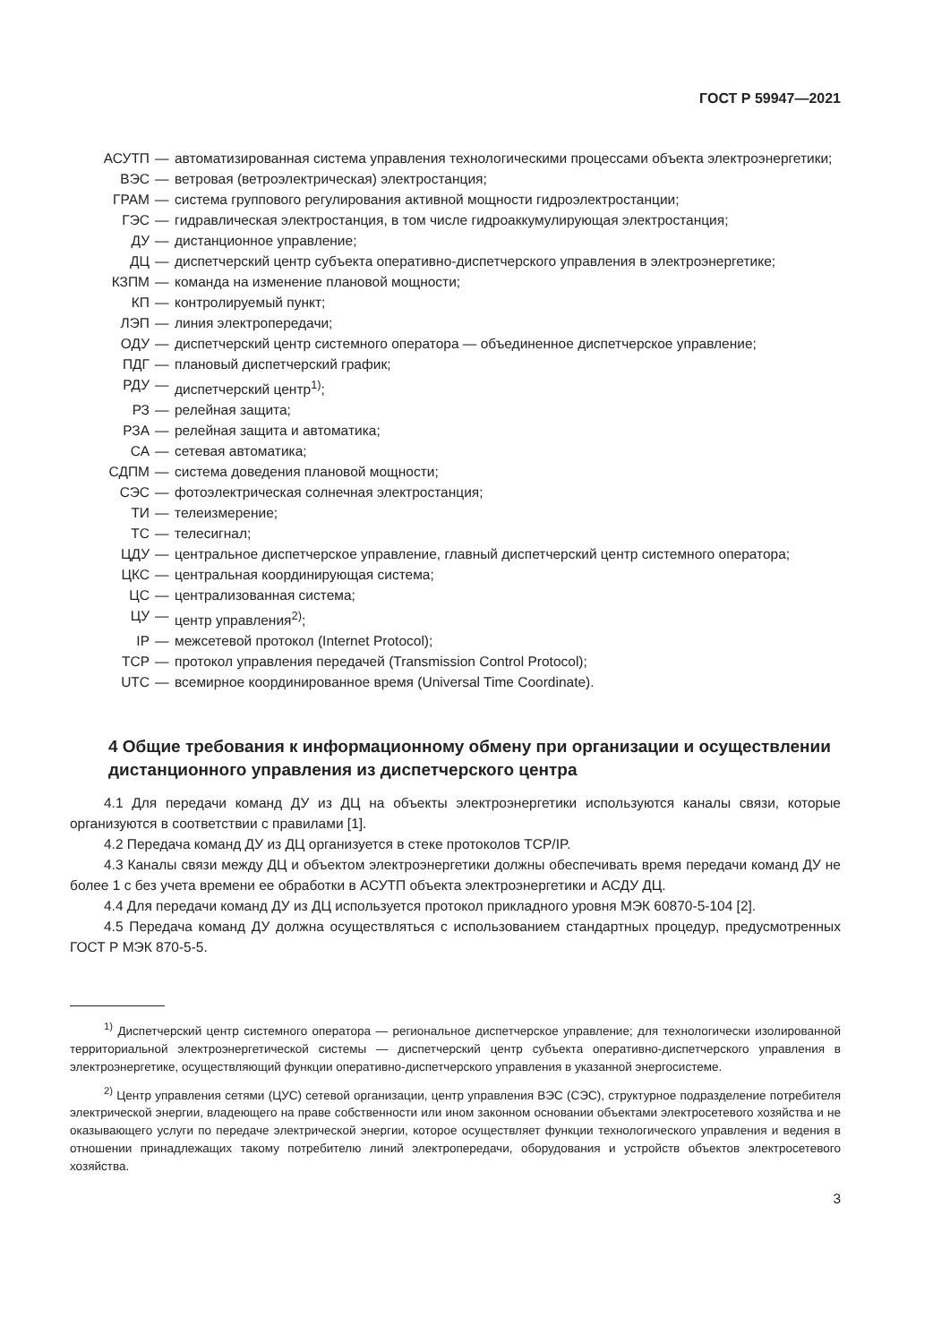ГОСТ Р 59947—2021
АСУТП — автоматизированная система управления технологическими процессами объекта электро­энергетики;
ВЭС — ветровая (ветроэлектрическая) электростанция;
ГРАМ — система группового регулирования активной мощности гидроэлектростанции;
ГЭС — гидравлическая электростанция, в том числе гидроаккумулирующая электростанция;
ДУ — дистанционное управление;
ДЦ — диспетчерский центр субъекта оперативно-диспетчерского управления в электроэнергетике;
КЗПМ — команда на изменение плановой мощности;
КП — контролируемый пункт;
ЛЭП — линия электропередачи;
ОДУ — диспетчерский центр системного оператора — объединенное диспетчерское управление;
ПДГ — плановый диспетчерский график;
РДУ — диспетчерский центр<sup>1)</sup>;
РЗ — релейная защита;
РЗА — релейная защита и автоматика;
СА — сетевая автоматика;
СДПМ — система доведения плановой мощности;
СЭС — фотоэлектрическая солнечная электростанция;
ТИ — телеизмерение;
ТС — телесигнал;
ЦДУ — центральное диспетчерское управление, главный диспетчерский центр системного опера­тора;
ЦКС — центральная координирующая система;
ЦС — централизованная система;
ЦУ — центр управления<sup>2)</sup>;
IP — межсетевой протокол (Internet Protocol);
TCP — протокол управления передачей (Transmission Control Protocol);
UTC — всемирное координированное время (Universal Time Coordinate).
4 Общие требования к информационному обмену при организации и осуществлении дистанционного управления из диспетчерского центра
4.1 Для передачи команд ДУ из ДЦ на объекты электроэнергетики используются каналы связи, которые организуются в соответствии с правилами [1].
4.2 Передача команд ДУ из ДЦ организуется в стеке протоколов TCP/IP.
4.3 Каналы связи между ДЦ и объектом электроэнергетики должны обеспечивать время пере­дачи команд ДУ не более 1 с без учета времени ее обработки в АСУТП объекта электроэнергетики и АСДУ ДЦ.
4.4 Для передачи команд ДУ из ДЦ используется протокол прикладного уровня МЭК 60870-5-104 [2].
4.5 Передача команд ДУ должна осуществляться с использованием стандартных процедур, пред­усмотренных ГОСТ Р МЭК 870-5-5.
<sup>1)</sup> Диспетчерский центр системного оператора — региональное диспетчерское управление; для техноло­гически изолированной территориальной электроэнергетической системы — диспетчерский центр субъекта опе­ративно-диспетчерского управления в электроэнергетике, осуществляющий функции оперативно-диспетчерского управления в указанной энергосистеме.
<sup>2)</sup> Центр управления сетями (ЦУС) сетевой организации, центр управления ВЭС (СЭС), структурное подраз­деление потребителя электрической энергии, владеющего на праве собственности или ином законном основании объектами электросетевого хозяйства и не оказывающего услуги по передаче электрической энергии, которое осу­ществляет функции технологического управления и ведения в отношении принадлежащих такому потребителю линий электропередачи, оборудования и устройств объектов электросетевого хозяйства.
3